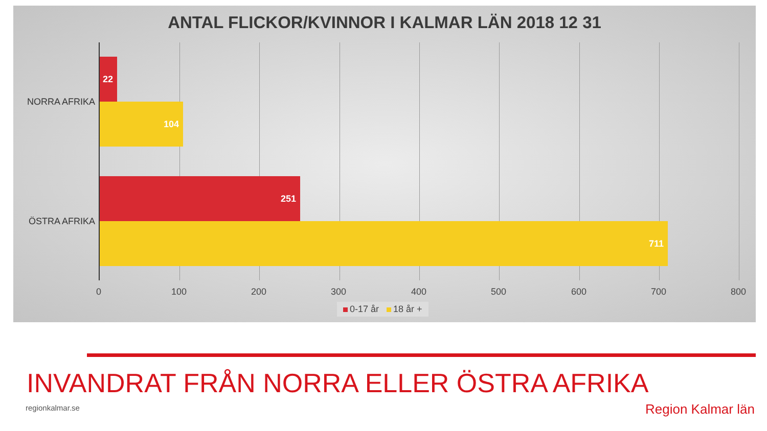ANTAL FLICKOR/KVINNOR I KALMAR LÄN 2018 12 31
NORRA AFRIKA
ÖSTRA AFRIKA
22
104
251
711
0 100 200 300 400 500 600 700 800
0-17 år 18 år +
INVANDRAT FRÅN NORRA ELLER ÖSTRA AFRIKA
regionkalmar.se Region Kalmar län